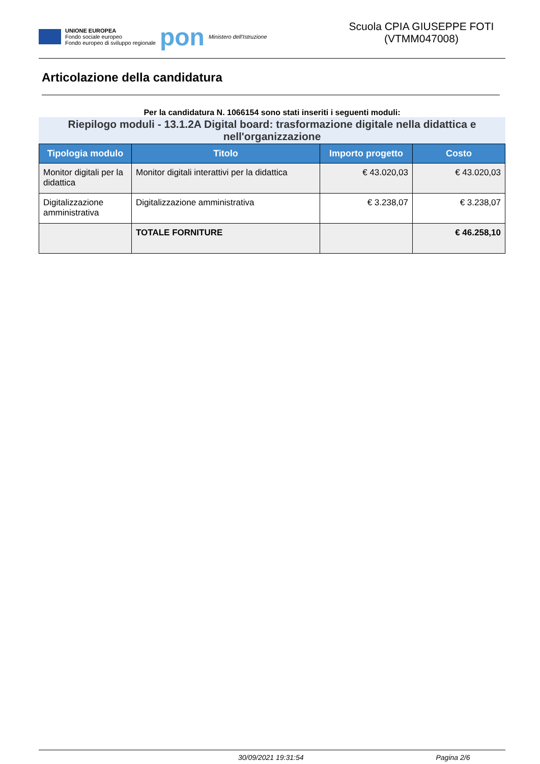UNIONE EUROPEA
Fondo sociale europeo
Fondo europeo di sviluppo regionale
pon
Ministero dell'Istruzione
Scuola CPIA GIUSEPPE FOTI (VTMM047008)
Articolazione della candidatura
Per la candidatura N. 1066154 sono stati inseriti i seguenti moduli:
Riepilogo moduli - 13.1.2A Digital board: trasformazione digitale nella didattica e nell'organizzazione
| Tipologia modulo | Titolo | Importo progetto | Costo |
| --- | --- | --- | --- |
| Monitor digitali per la didattica | Monitor digitali interattivi per la didattica | € 43.020,03 | € 43.020,03 |
| Digitalizzazione amministrativa | Digitalizzazione amministrativa | € 3.238,07 | € 3.238,07 |
| | TOTALE FORNITURE | | € 46.258,10 |
30/09/2021 19:31:54 Pagina 2/6